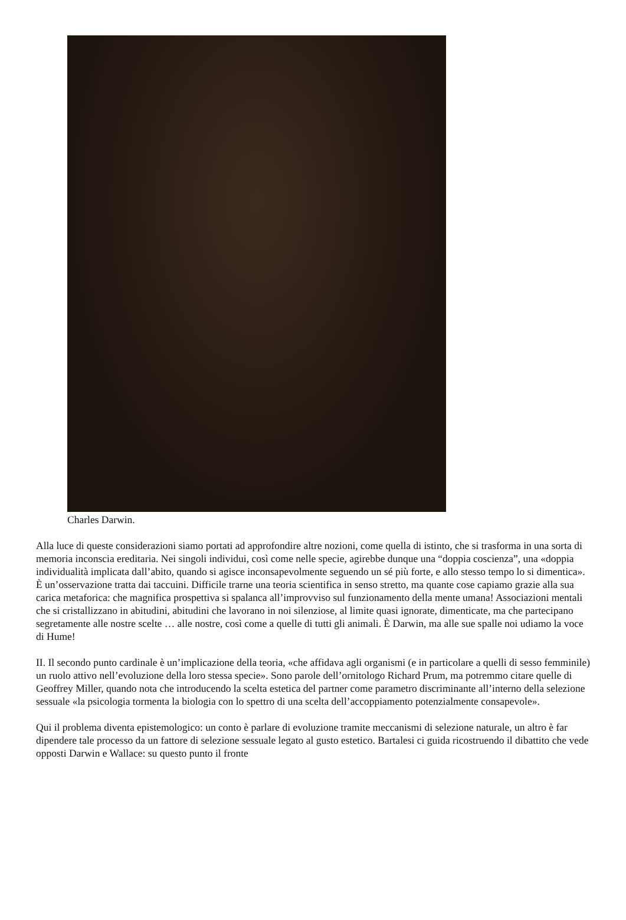Charles Darwin.
Alla luce di queste considerazioni siamo portati ad approfondire altre nozioni, come quella di istinto, che si trasforma in una sorta di memoria inconscia ereditaria. Nei singoli individui, così come nelle specie, agirebbe dunque una “doppia coscienza”, una «doppia individualità implicata dall’abito, quando si agisce inconsapevolmente seguendo un sé più forte, e allo stesso tempo lo si dimentica». È un’osservazione tratta dai taccuini. Difficile trarne una teoria scientifica in senso stretto, ma quante cose capiamo grazie alla sua carica metaforica: che magnifica prospettiva si spalanca all’improvviso sul funzionamento della mente umana! Associazioni mentali che si cristallizzano in abitudini, abitudini che lavorano in noi silenziose, al limite quasi ignorate, dimenticate, ma che partecipano segretamente alle nostre scelte … alle nostre, così come a quelle di tutti gli animali. È Darwin, ma alle sue spalle noi udiamo la voce di Hume!
II. Il secondo punto cardinale è un’implicazione della teoria, «che affidava agli organismi (e in particolare a quelli di sesso femminile) un ruolo attivo nell’evoluzione della loro stessa specie». Sono parole dell’ornitologo Richard Prum, ma potremmo citare quelle di Geoffrey Miller, quando nota che introducendo la scelta estetica del partner come parametro discriminante all’interno della selezione sessuale «la psicologia tormenta la biologia con lo spettro di una scelta dell’accoppiamento potenzialmente consapevole».
Qui il problema diventa epistemologico: un conto è parlare di evoluzione tramite meccanismi di selezione naturale, un altro è far dipendere tale processo da un fattore di selezione sessuale legato al gusto estetico. Bartalesi ci guida ricostruendo il dibattito che vede opposti Darwin e Wallace: su questo punto il fronte